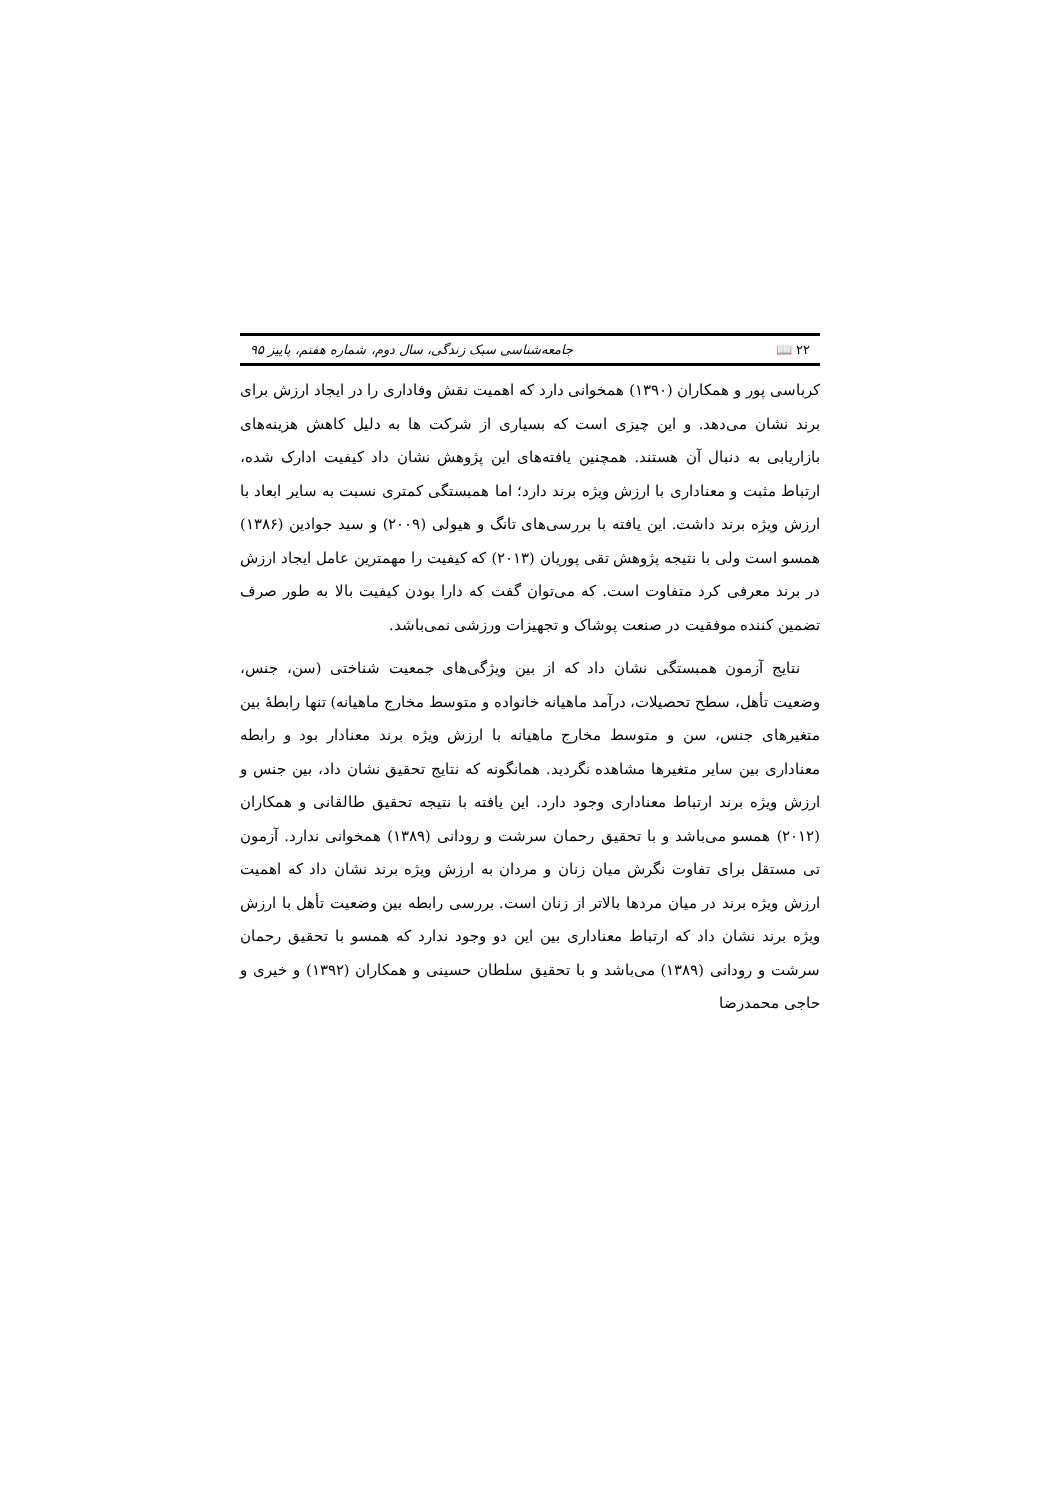۲۲ 📖 جامعه‌شناسی سبک زندگی، سال دوم، شماره هفتم، پاییز ۹۵
کرباسی پور و همکاران (۱۳۹۰) همخوانی دارد که اهمیت نقش وفاداری را در ایجاد ارزش برای برند نشان می‌دهد. و این چیزی است که بسیاری از شرکت ها به دلیل کاهش هزینه‌های بازاریابی به دنبال آن هستند. همچنین یافته‌های این پژوهش نشان داد کیفیت ادارک شده، ارتباط مثبت و معناداری با ارزش ویژه برند دارد؛ اما همبستگی کمتری نسبت به سایر ابعاد با ارزش ویژه برند داشت. این یافته با بررسی‌های تانگ و هیولی (۲۰۰۹) و سید جوادین (۱۳۸۶) همسو است ولی با نتیجه پژوهش تقی پوریان (۲۰۱۳) که کیفیت را مهمترین عامل ایجاد ارزش در برند معرفی کرد متفاوت است. که می‌توان گفت که دارا بودن کیفیت بالا به طور صرف تضمین کننده موفقیت در صنعت پوشاک و تجهیزات ورزشی نمی‌باشد.
نتایج آزمون همبستگی نشان داد که از بین ویژگی‌های جمعیت شناختی (سن، جنس، وضعیت تأهل، سطح تحصیلات، درآمد ماهیانه خانواده و متوسط مخارج ماهیانه) تنها رابطهٔ بین متغیرهای جنس، سن و متوسط مخارج ماهیانه با ارزش ویژه برند معنادار بود و رابطه معناداری بین سایر متغیرها مشاهده نگردید. همانگونه که نتایج تحقیق نشان داد، بین جنس و ارزش ویژه برند ارتباط معناداری وجود دارد. این یافته با نتیجه تحقیق طالقانی و همکاران (۲۰۱۲) همسو می‌باشد و با تحقیق رحمان سرشت و رودانی (۱۳۸۹) همخوانی ندارد. آزمون تی مستقل برای تفاوت نگرش میان زنان و مردان به ارزش ویژه برند نشان داد که اهمیت ارزش ویژه برند در میان مردها بالاتر از زنان است. بررسی رابطه بین وضعیت تأهل با ارزش ویژه برند نشان داد که ارتباط معناداری بین این دو وجود ندارد که همسو با تحقیق رحمان سرشت و رودانی (۱۳۸۹) می‌باشد و با تحقیق سلطان حسینی و همکاران (۱۳۹۲) و خیری و حاجی محمدرضا